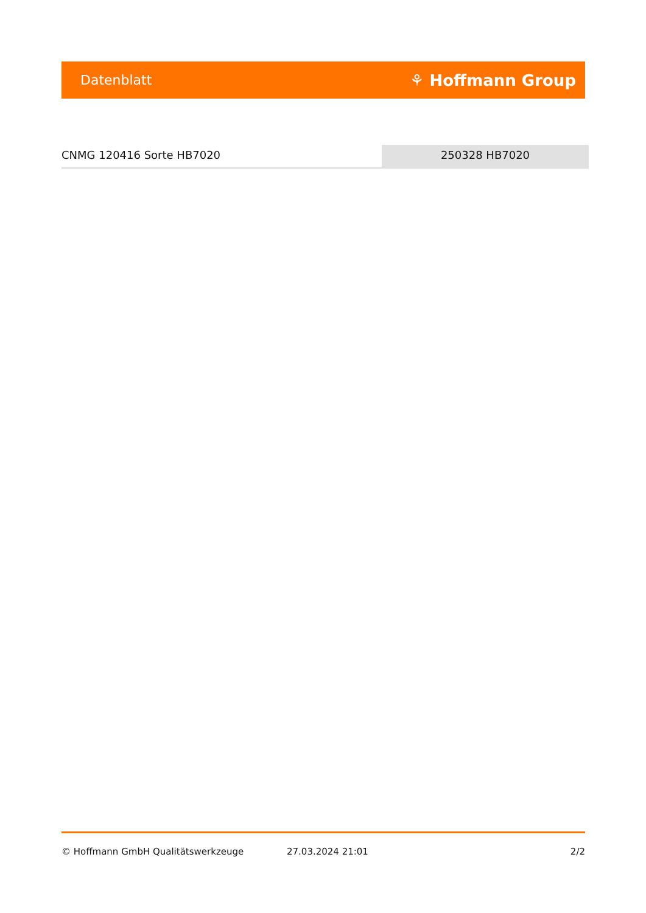Datenblatt ⚘ Hoffmann Group
CNMG 120416 Sorte HB7020 250328 HB7020
© Hoffmann GmbH Qualitätswerkzeuge 27.03.2024 21:01 2/2